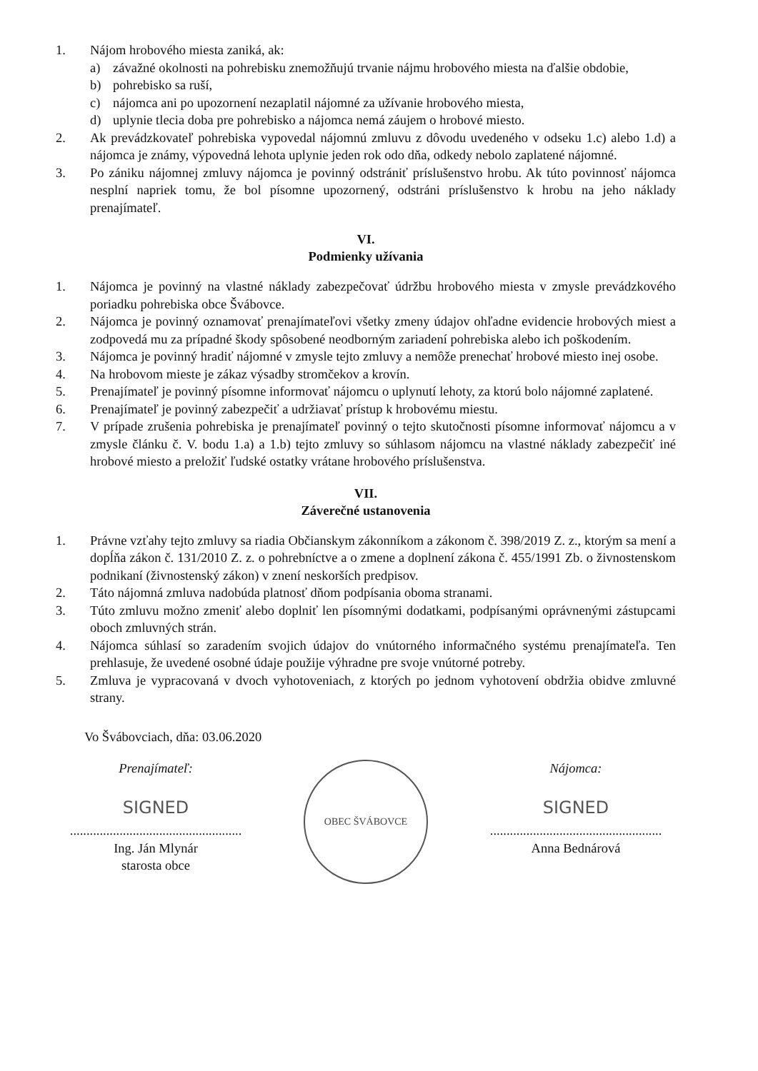1. Nájom hrobového miesta zaniká, ak:
a) závažné okolnosti na pohrebisku znemožňujú trvanie nájmu hrobového miesta na ďalšie obdobie,
b) pohrebisko sa ruší,
c) nájomca ani po upozornení nezaplatil nájomné za užívanie hrobového miesta,
d) uplynie tlecia doba pre pohrebisko a nájomca nemá záujem o hrobové miesto.
2. Ak prevádzkovateľ pohrebiska vypovedal nájomnú zmluvu z dôvodu uvedeného v odseku 1.c) alebo 1.d) a nájomca je známy, výpovedná lehota uplynie jeden rok odo dňa, odkedy nebolo zaplatené nájomné.
3. Po zániku nájomnej zmluvy nájomca je povinný odstrániť príslušenstvo hrobu. Ak túto povinnosť nájomca nesplní napriek tomu, že bol písomne upozornený, odstráni príslušenstvo k hrobu na jeho náklady prenajímateľ.
VI.
Podmienky užívania
1. Nájomca je povinný na vlastné náklady zabezpečovať údržbu hrobového miesta v zmysle prevádzkového poriadku pohrebiska obce Švábovce.
2. Nájomca je povinný oznamovať prenajímateľovi všetky zmeny údajov ohľadne evidencie hrobových miest a zodpovedá mu za prípadné škody spôsobené neodborným zariadení pohrebiska alebo ich poškodením.
3. Nájomca je povinný hradiť nájomné v zmysle tejto zmluvy a nemôže prenechať hrobové miesto inej osobe.
4. Na hrobovom mieste je zákaz výsadby stromčekov a krovín.
5. Prenajímateľ je povinný písomne informovať nájomcu o uplynutí lehoty, za ktorú bolo nájomné zaplatené.
6. Prenajímateľ je povinný zabezpečiť a udržiavať prístup k hrobovému miestu.
7. V prípade zrušenia pohrebiska je prenajímateľ povinný o tejto skutočnosti písomne informovať nájomcu a v zmysle článku č. V. bodu 1.a) a 1.b) tejto zmluvy so súhlasom nájomcu na vlastné náklady zabezpečiť iné hrobové miesto a preložiť ľudské ostatky vrátane hrobového príslušenstva.
VII.
Záverečné ustanovenia
1. Právne vzťahy tejto zmluvy sa riadia Občianskym zákonníkom a zákonom č. 398/2019 Z. z., ktorým sa mení a dopĺňa zákon č. 131/2010 Z. z. o pohrebníctve a o zmene a doplnení zákona č. 455/1991 Zb. o živnostenskom podnikaní (živnostenský zákon) v znení neskorších predpisov.
2. Táto nájomná zmluva nadobúda platnosť dňom podpísania oboma stranami.
3. Túto zmluvu možno zmeniť alebo doplniť len písomnými dodatkami, podpísanými oprávnenými zástupcami oboch zmluvných strán.
4. Nájomca súhlasí so zaradením svojich údajov do vnútorného informačného systému prenajímateľa. Ten prehlasuje, že uvedené osobné údaje použije výhradne pre svoje vnútorné potreby.
5. Zmluva je vypracovaná v dvoch vyhotoveniach, z ktorých po jednom vyhotovení obdržia obidve zmluvné strany.
Vo Švábovciach, dňa: 03.06.2020
Prenajímateľ:
SIGNED
....................................................
Ing. Ján Mlynár
starosta obce
OBEC ŠVÁBOVCE
Nájomca:
SIGNED
....................................................
Anna Bednárová